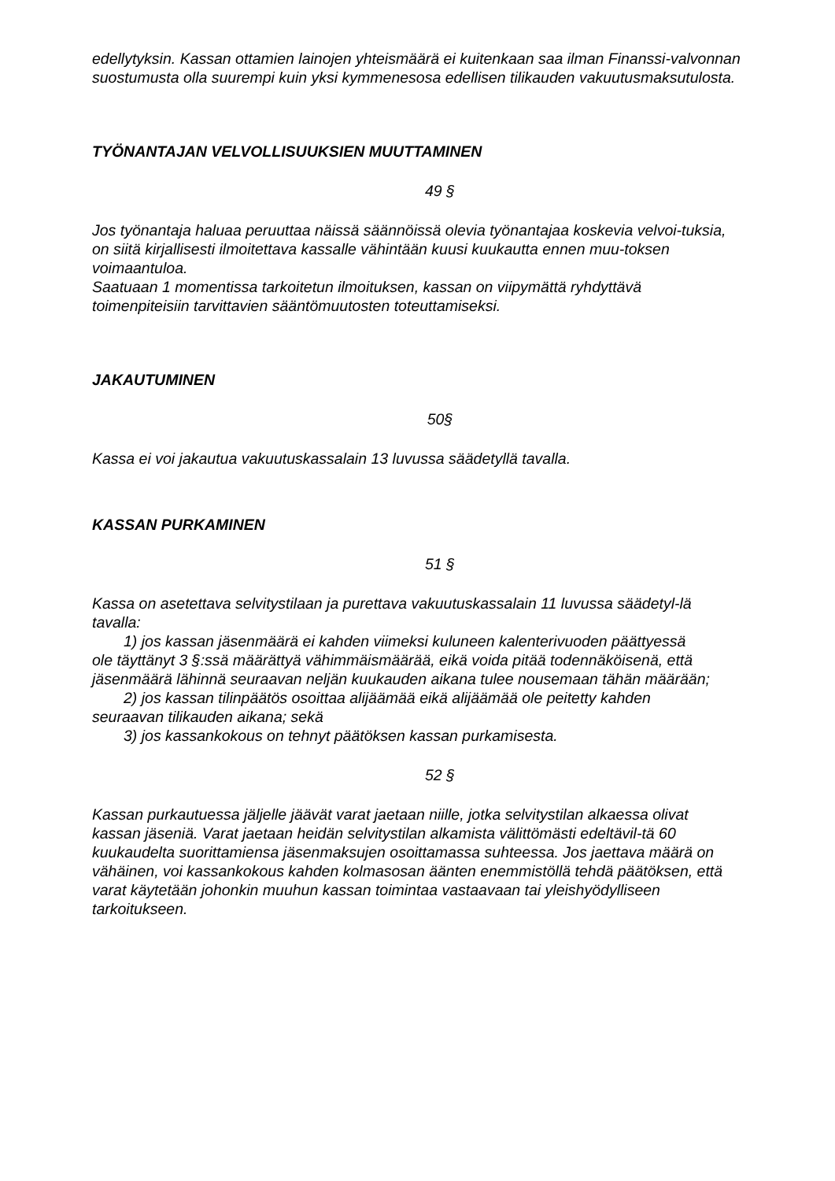edellytyksin. Kassan ottamien lainojen yhteismäärä ei kuitenkaan saa ilman Finanssi-valvonnan suostumusta olla suurempi kuin yksi kymmenesosa edellisen tilikauden vakuutusmaksutulosta.
TYÖNANTAJAN VELVOLLISUUKSIEN MUUTTAMINEN
49 §
Jos työnantaja haluaa peruuttaa näissä säännöissä olevia työnantajaa koskevia velvoi-tuksia, on siitä kirjallisesti ilmoitettava kassalle vähintään kuusi kuukautta ennen muu-toksen voimaantuloa.
Saatuaan 1 momentissa tarkoitetun ilmoituksen, kassan on viipymättä ryhdyttävä toimenpiteisiin tarvittavien sääntömuutosten toteuttamiseksi.
JAKAUTUMINEN
50§
Kassa ei voi jakautua vakuutuskassalain 13 luvussa säädetyllä tavalla.
KASSAN PURKAMINEN
51 §
Kassa on asetettava selvitystilaan ja purettava vakuutuskassalain 11 luvussa säädetyl-lä tavalla:
1) jos kassan jäsenmäärä ei kahden viimeksi kuluneen kalenterivuoden päättyessä
ole täyttänyt 3 §:ssä määrättyä vähimmäismäärää, eikä voida pitää todennäköisenä, että jäsenmäärä lähinnä seuraavan neljän kuukauden aikana tulee nousemaan tähän määrään;
2) jos kassan tilinpäätös osoittaa alijäämää eikä alijäämää ole peitetty kahden
seuraavan tilikauden aikana; sekä
3) jos kassankokous on tehnyt päätöksen kassan purkamisesta.
52 §
Kassan purkautuessa jäljelle jäävät varat jaetaan niille, jotka selvitystilan alkaessa olivat kassan jäseniä. Varat jaetaan heidän selvitystilan alkamista välittömästi edeltävil-tä 60 kuukaudelta suorittamiensa jäsenmaksujen osoittamassa suhteessa. Jos jaettava määrä on vähäinen, voi kassankokous kahden kolmasosan äänten enemmistöllä tehdä päätöksen, että varat käytetään johonkin muuhun kassan toimintaa vastaavaan tai yleishyödylliseen tarkoitukseen.